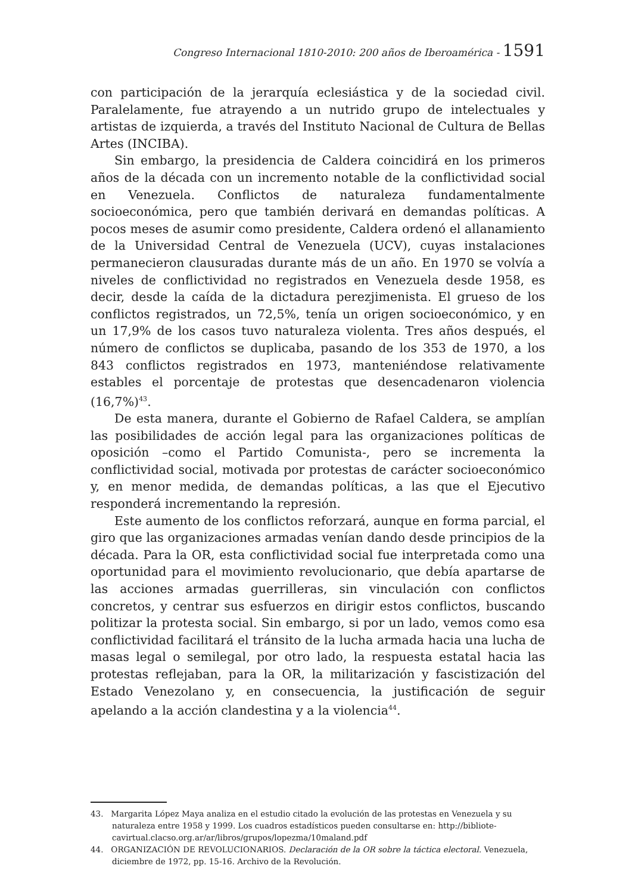Congreso Internacional 1810-2010: 200 años de Iberoamérica - 1591
con participación de la jerarquía eclesiástica y de la sociedad civil. Paralelamente, fue atrayendo a un nutrido grupo de intelectuales y artistas de izquierda, a través del Instituto Nacional de Cultura de Bellas Artes (INCIBA).
Sin embargo, la presidencia de Caldera coincidirá en los primeros años de la década con un incremento notable de la conflictividad social en Venezuela. Conflictos de naturaleza fundamentalmente socioeconómica, pero que también derivará en demandas políticas. A pocos meses de asumir como presidente, Caldera ordenó el allanamiento de la Universidad Central de Venezuela (UCV), cuyas instalaciones permanecieron clausuradas durante más de un año. En 1970 se volvía a niveles de conflictividad no registrados en Venezuela desde 1958, es decir, desde la caída de la dictadura perezjimenista. El grueso de los conflictos registrados, un 72,5%, tenía un origen socioeconómico, y en un 17,9% de los casos tuvo naturaleza violenta. Tres años después, el número de conflictos se duplicaba, pasando de los 353 de 1970, a los 843 conflictos registrados en 1973, manteniéndose relativamente estables el porcentaje de protestas que desencadenaron violencia (16,7%)<sup>43</sup>.
De esta manera, durante el Gobierno de Rafael Caldera, se amplían las posibilidades de acción legal para las organizaciones políticas de oposición –como el Partido Comunista-, pero se incrementa la conflictividad social, motivada por protestas de carácter socioeconómico y, en menor medida, de demandas políticas, a las que el Ejecutivo responderá incrementando la represión.
Este aumento de los conflictos reforzará, aunque en forma parcial, el giro que las organizaciones armadas venían dando desde principios de la década. Para la OR, esta conflictividad social fue interpretada como una oportunidad para el movimiento revolucionario, que debía apartarse de las acciones armadas guerrilleras, sin vinculación con conflictos concretos, y centrar sus esfuerzos en dirigir estos conflictos, buscando politizar la protesta social. Sin embargo, si por un lado, vemos como esa conflictividad facilitará el tránsito de la lucha armada hacia una lucha de masas legal o semilegal, por otro lado, la respuesta estatal hacia las protestas reflejaban, para la OR, la militarización y fascistización del Estado Venezolano y, en consecuencia, la justificación de seguir apelando a la acción clandestina y a la violencia<sup>44</sup>.
43. Margarita López Maya analiza en el estudio citado la evolución de las protestas en Venezuela y su naturaleza entre 1958 y 1999. Los cuadros estadísticos pueden consultarse en: http://bibliote-cavirtual.clacso.org.ar/ar/libros/grupos/lopezma/10maland.pdf
44. ORGANIZACIÓN DE REVOLUCIONARIOS. Declaración de la OR sobre la táctica electoral. Venezuela, diciembre de 1972, pp. 15-16. Archivo de la Revolución.